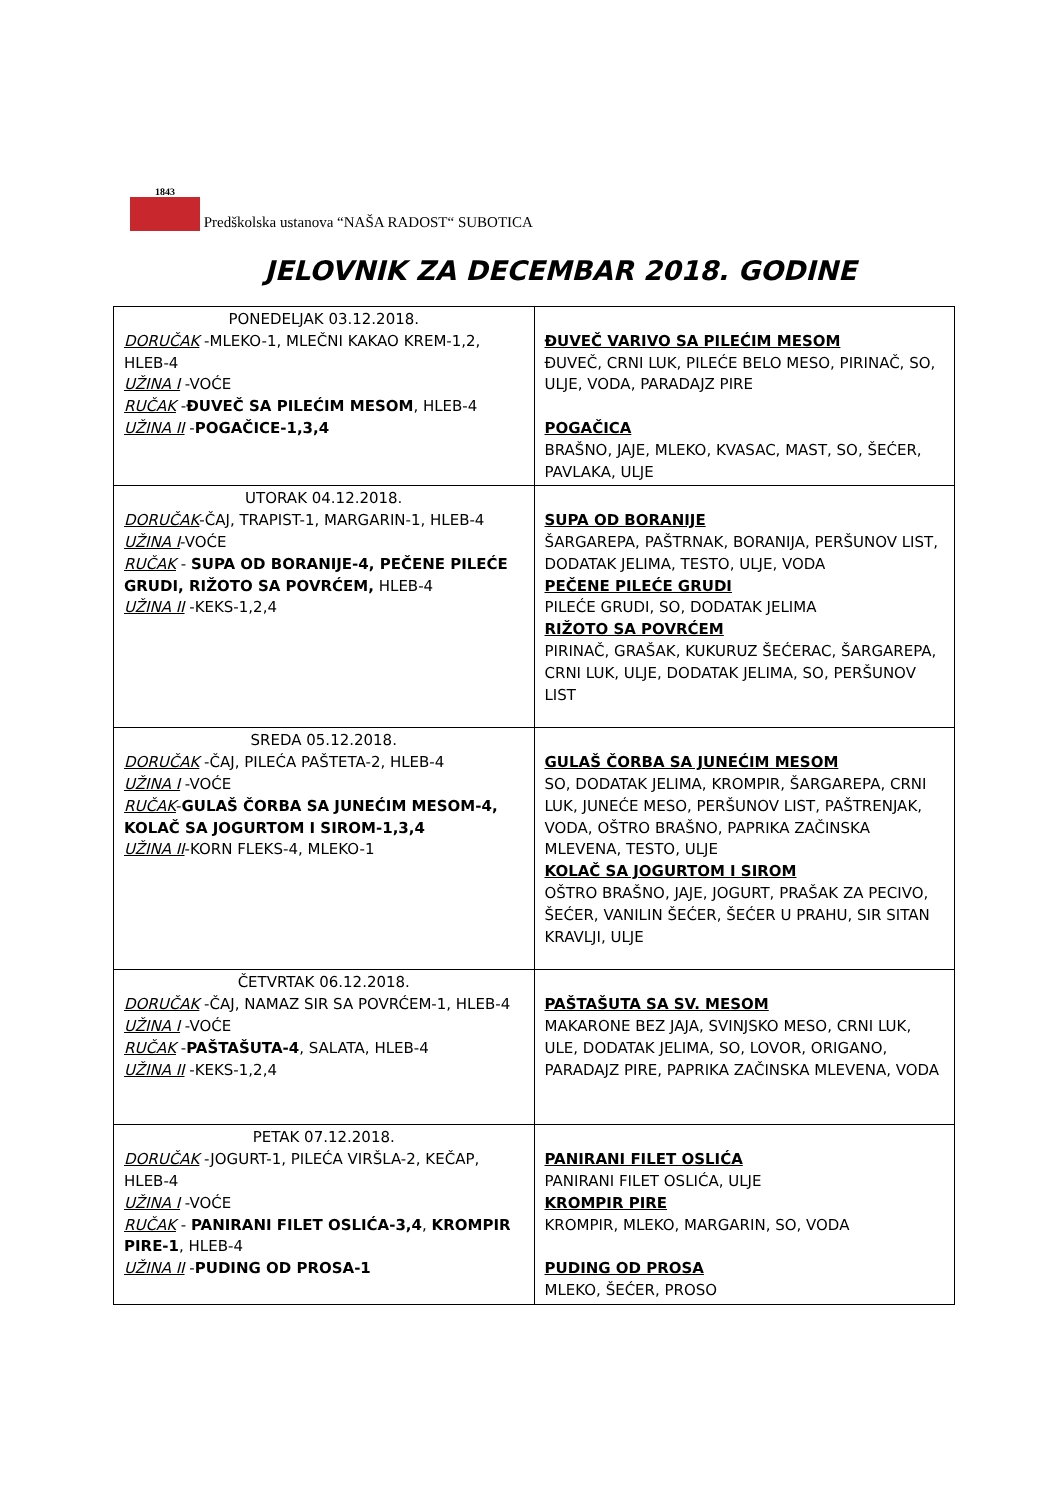1843
Predškolska ustanova “NAŠA RADOST“ SUBOTICA
JELOVNIK ZA DECEMBAR 2018. GODINE
| PONEDELJAK 03.12.2018. DORUČAK -MLEKO-1, MLEČNI KAKAO KREM-1,2, HLEB-4 UŽINA I -VOĆE RUČAK - ĐUVEČ SA PILEĆIM MESOM , HLEB-4 UŽINA II - POGAČICE-1,3,4 | ĐUVEČ VARIVO SA PILEĆIM MESOM ĐUVEČ, CRNI LUK, PILEĆE BELO MESO, PIRINAČ, SO, ULJE, VODA, PARADAJZ PIRE POGAČICA BRAŠNO, JAJE, MLEKO, KVASAC, MAST, SO, ŠEĆER, PAVLAKA, ULJE |
| UTORAK 04.12.2018. DORUČAK -ČAJ, TRAPIST-1, MARGARIN-1, HLEB-4 UŽINA I -VOĆE RUČAK - SUPA OD BORANIJE-4, PEČENE PILEĆE GRUDI, RIŽOTO SA POVRĆEM, HLEB-4 UŽINA II -KEKS-1,2,4 | SUPA OD BORANIJE ŠARGAREPA, PAŠTRNAK, BORANIJA, PERŠUNOV LIST, DODATAK JELIMA, TESTO, ULJE, VODA PEČENE PILEĆE GRUDI PILEĆE GRUDI, SO, DODATAK JELIMA RIŽOTO SA POVRĆEM PIRINAČ, GRAŠAK, KUKURUZ ŠEĆERAC, ŠARGAREPA, CRNI LUK, ULJE, DODATAK JELIMA, SO, PERŠUNOV LIST |
| SREDA 05.12.2018. DORUČAK -ČAJ, PILEĆA PAŠTETA-2, HLEB-4 UŽINA I -VOĆE RUČAK - GULAŠ ČORBA SA JUNEĆIM MESOM-4, KOLAČ SA JOGURTOM I SIROM-1,3,4 UŽINA II -KORN FLEKS-4, MLEKO-1 | GULAŠ ČORBA SA JUNEĆIM MESOM SO, DODATAK JELIMA, KROMPIR, ŠARGAREPA, CRNI LUK, JUNEĆE MESO, PERŠUNOV LIST, PAŠTRENJAK, VODA, OŠTRO BRAŠNO, PAPRIKA ZAČINSKA MLEVENA, TESTO, ULJE KOLAČ SA JOGURTOM I SIROM OŠTRO BRAŠNO, JAJE, JOGURT, PRAŠAK ZA PECIVO, ŠEĆER, VANILIN ŠEĆER, ŠEĆER U PRAHU, SIR SITAN KRAVLJI, ULJE |
| ČETVRTAK 06.12.2018. DORUČAK -ČAJ, NAMAZ SIR SA POVRĆEM-1, HLEB-4 UŽINA I -VOĆE RUČAK - PAŠTAŠUTA-4 , SALATA, HLEB-4 UŽINA II -KEKS-1,2,4 | PAŠTAŠUTA SA SV. MESOM MAKARONE BEZ JAJA, SVINJSKO MESO, CRNI LUK, ULE, DODATAK JELIMA, SO, LOVOR, ORIGANO, PARADAJZ PIRE, PAPRIKA ZAČINSKA MLEVENA, VODA |
| PETAK 07.12.2018. DORUČAK -JOGURT-1, PILEĆA VIRŠLA-2, KEČAP, HLEB-4 UŽINA I -VOĆE RUČAK - PANIRANI FILET OSLIĆA-3,4 , KROMPIR PIRE-1 , HLEB-4 UŽINA II - PUDING OD PROSA-1 | PANIRANI FILET OSLIĆA PANIRANI FILET OSLIĆA, ULJE KROMPIR PIRE KROMPIR, MLEKO, MARGARIN, SO, VODA PUDING OD PROSA MLEKO, ŠEĆER, PROSO |